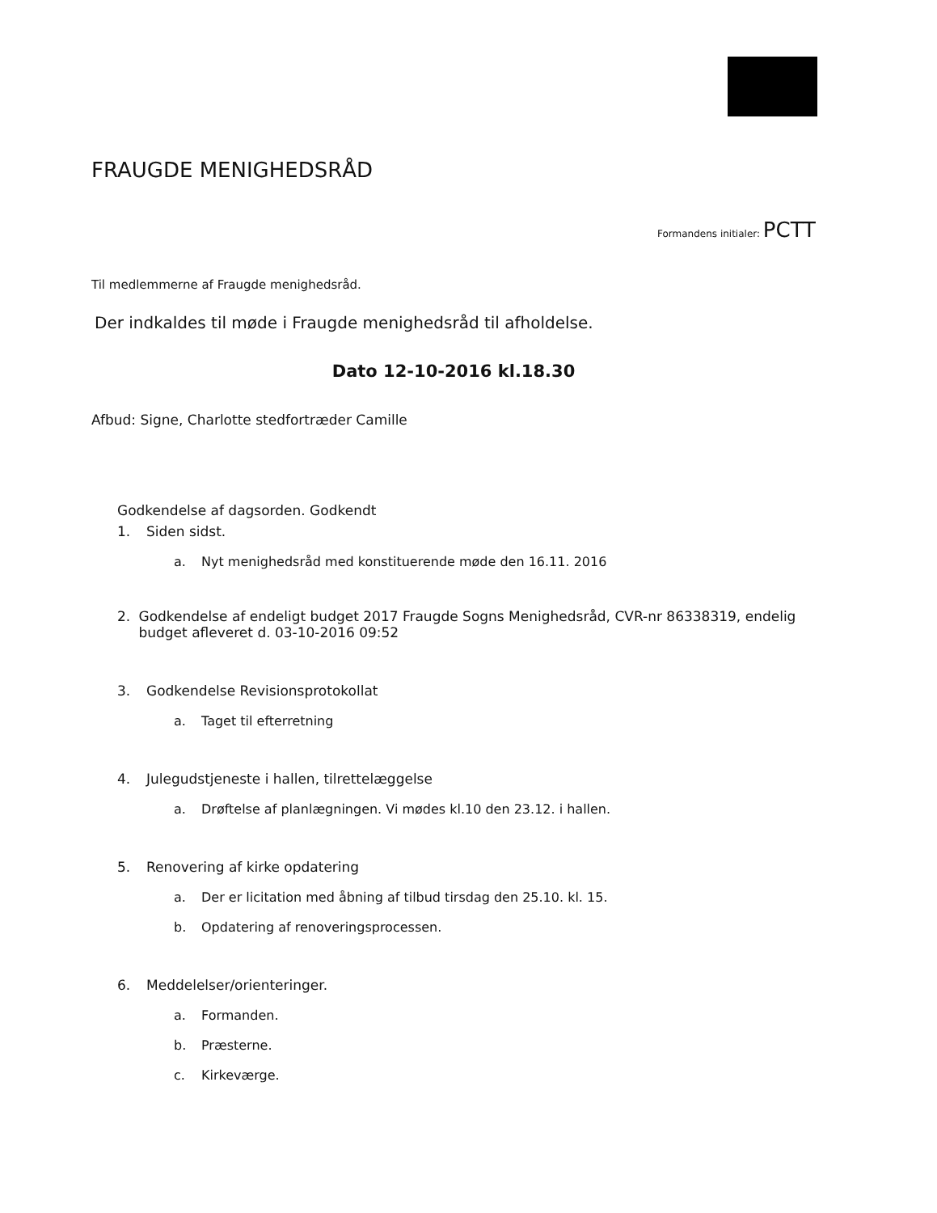FRAUGDE MENIGHEDSRÅD
Formandens initialer: PCTT
Til medlemmerne af Fraugde menighedsråd.
Der indkaldes til møde i Fraugde menighedsråd til afholdelse.
Dato 12-10-2016 kl.18.30
Afbud: Signe, Charlotte stedfortræder Camille
Godkendelse af dagsorden. Godkendt
1. Siden sidst.
a. Nyt menighedsråd med konstituerende møde den 16.11. 2016
2. Godkendelse af endeligt budget 2017 Fraugde Sogns Menighedsråd, CVR-nr 86338319, endelig budget afleveret d. 03-10-2016 09:52
3. Godkendelse Revisionsprotokollat
a. Taget til efterretning
4. Julegudstjeneste i hallen, tilrettelæggelse
a. Drøftelse af planlægningen. Vi mødes kl.10 den 23.12. i hallen.
5. Renovering af kirke opdatering
a. Der er licitation med åbning af tilbud tirsdag den 25.10. kl. 15.
b. Opdatering af renoveringsprocessen.
6. Meddelelser/orienteringer.
a. Formanden.
b. Præsterne.
c. Kirkeværge.